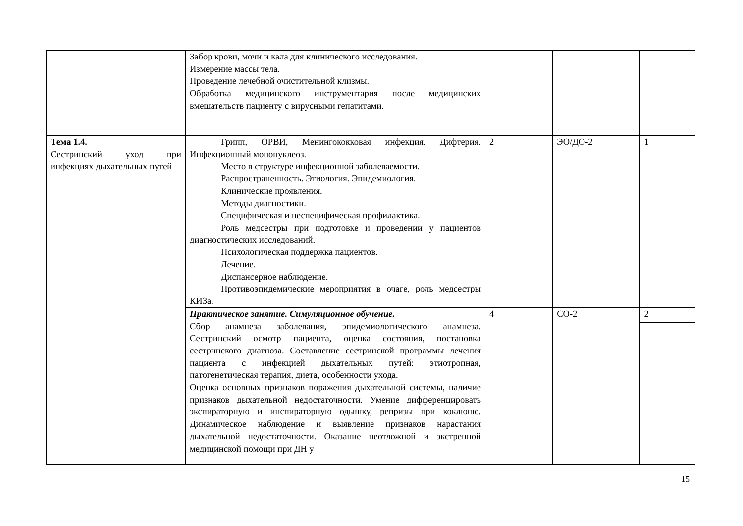| | Забор крови, мочи и кала для клинического исследования. Измерение массы тела. Проведение лечебной очистительной клизмы. Обработка медицинского инструментария после медицинских вмешательств пациенту с вирусными гепатитами. | | | |
| Тема 1.4. Сестринский уход при инфекциях дыхательных путей | Грипп, ОРВИ, Менингококковая инфекция. Дифтерия. Инфекционный мононуклеоз. Место в структуре инфекционной заболеваемости. Распространенность. Этиология. Эпидемиология. Клинические проявления. Методы диагностики. Специфическая и неспецифическая профилактика. Роль медсестры при подготовке и проведении у пациентов диагностических исследований. Психологическая поддержка пациентов. Лечение. Диспансерное наблюдение. Противоэпидемические мероприятия в очаге, роль медсестры КИЗа. | 2 | ЭО/ДО-2 | 1 |
| | Практическое занятие. Симуляционное обучение. Сбор анамнеза заболевания, эпидемиологического анамнеза. Сестринский осмотр пациента, оценка состояния, постановка сестринского диагноза. Составление сестринской программы лечения пациента с инфекцией дыхательных путей: этиотропная, патогенетическая терапия, диета, особенности ухода. Оценка основных признаков поражения дыхательной системы, наличие признаков дыхательной недостаточности. Умение дифференцировать экспираторную и инспираторную одышку, репризы при коклюше. Динамическое наблюдение и выявление признаков нарастания дыхательной недостаточности. Оказание неотложной и экстренной медицинской помощи при ДН у | 4 | СО-2 | 2 |
15